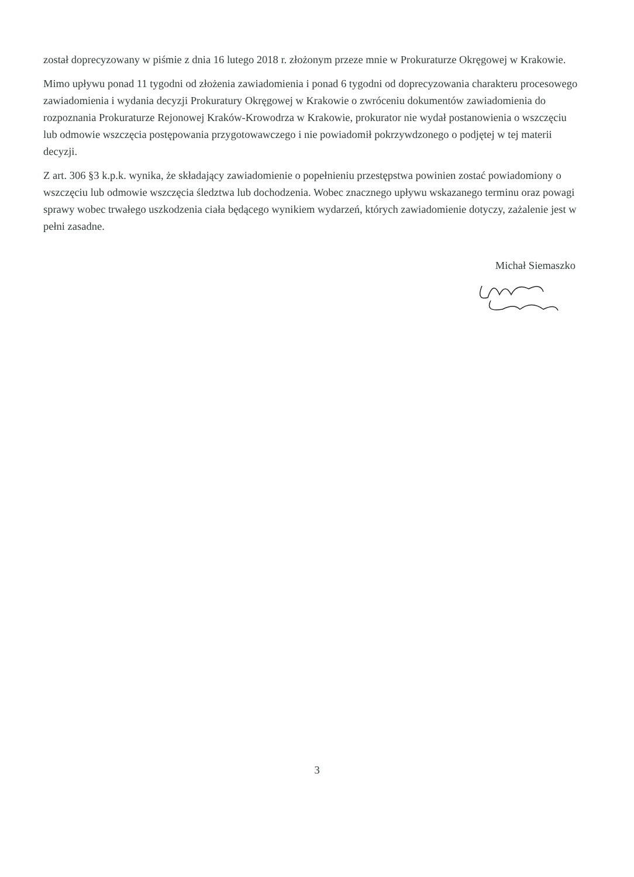został doprecyzowany w piśmie z dnia 16 lutego 2018 r. złożonym przeze mnie w Prokuraturze Okręgowej w Krakowie.
Mimo upływu ponad 11 tygodni od złożenia zawiadomienia i ponad 6 tygodni od doprecyzowania charakteru procesowego zawiadomienia i wydania decyzji Prokuratury Okręgowej w Krakowie o zwróceniu dokumentów zawiadomienia do rozpoznania Prokuraturze Rejonowej Kraków-Krowodrza w Krakowie, prokurator nie wydał postanowienia o wszczęciu lub odmowie wszczęcia postępowania przygotowawczego i nie powiadomił pokrzywdzonego o podjętej w tej materii decyzji.
Z art. 306 §3 k.p.k. wynika, że składający zawiadomienie o popełnieniu przestępstwa powinien zostać powiadomiony o wszczęciu lub odmowie wszczęcia śledztwa lub dochodzenia. Wobec znacznego upływu wskazanego terminu oraz powagi sprawy wobec trwałego uszkodzenia ciała będącego wynikiem wydarzeń, których zawiadomienie dotyczy, zażalenie jest w pełni zasadne.
Michał Siemaszko
3